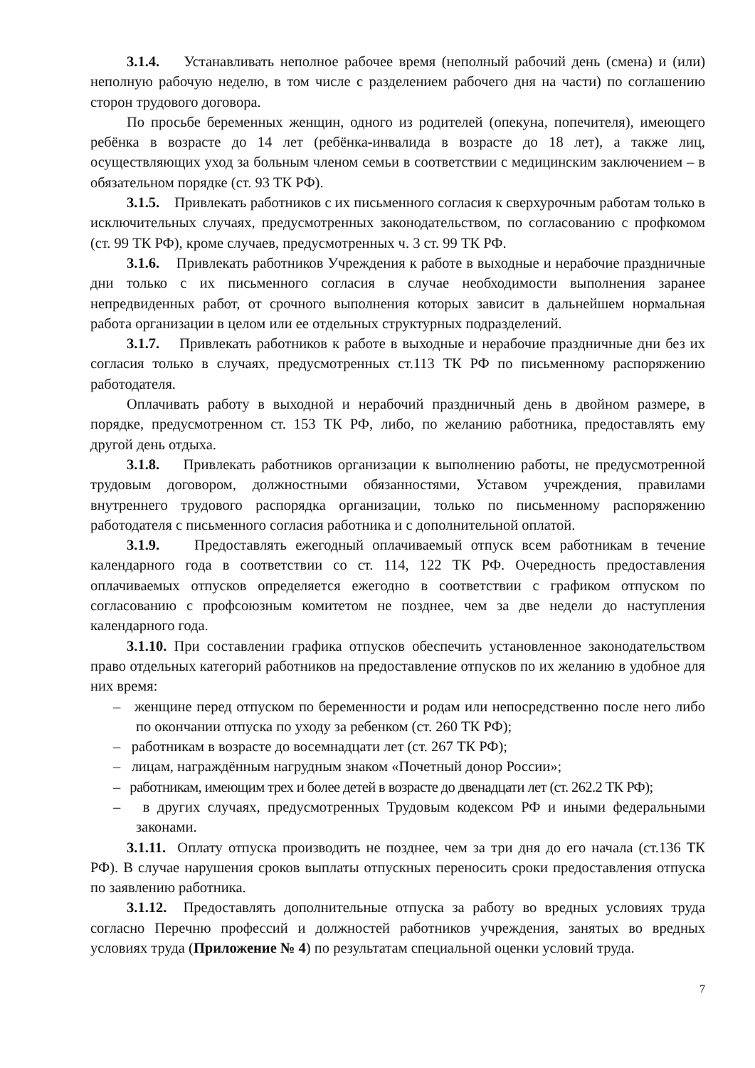3.1.4. Устанавливать неполное рабочее время (неполный рабочий день (смена) и (или) неполную рабочую неделю, в том числе с разделением рабочего дня на части) по соглашению сторон трудового договора.
По просьбе беременных женщин, одного из родителей (опекуна, попечителя), имеющего ребёнка в возрасте до 14 лет (ребёнка-инвалида в возрасте до 18 лет), а также лиц, осуществляющих уход за больным членом семьи в соответствии с медицинским заключением – в обязательном порядке (ст. 93 ТК РФ).
3.1.5. Привлекать работников с их письменного согласия к сверхурочным работам только в исключительных случаях, предусмотренных законодательством, по согласованию с профкомом (ст. 99 ТК РФ), кроме случаев, предусмотренных ч. 3 ст. 99 ТК РФ.
3.1.6. Привлекать работников Учреждения к работе в выходные и нерабочие праздничные дни только с их письменного согласия в случае необходимости выполнения заранее непредвиденных работ, от срочного выполнения которых зависит в дальнейшем нормальная работа организации в целом или ее отдельных структурных подразделений.
3.1.7. Привлекать работников к работе в выходные и нерабочие праздничные дни без их согласия только в случаях, предусмотренных ст.113 ТК РФ по письменному распоряжению работодателя.
Оплачивать работу в выходной и нерабочий праздничный день в двойном размере, в порядке, предусмотренном ст. 153 ТК РФ, либо, по желанию работника, предоставлять ему другой день отдыха.
3.1.8. Привлекать работников организации к выполнению работы, не предусмотренной трудовым договором, должностными обязанностями, Уставом учреждения, правилами внутреннего трудового распорядка организации, только по письменному распоряжению работодателя с письменного согласия работника и с дополнительной оплатой.
3.1.9. Предоставлять ежегодный оплачиваемый отпуск всем работникам в течение календарного года в соответствии со ст. 114, 122 ТК РФ. Очередность предоставления оплачиваемых отпусков определяется ежегодно в соответствии с графиком отпуском по согласованию с профсоюзным комитетом не позднее, чем за две недели до наступления календарного года.
3.1.10. При составлении графика отпусков обеспечить установленное законодательством право отдельных категорий работников на предоставление отпусков по их желанию в удобное для них время:
– женщине перед отпуском по беременности и родам или непосредственно после него либо по окончании отпуска по уходу за ребенком (ст. 260 ТК РФ);
– работникам в возрасте до восемнадцати лет (ст. 267 ТК РФ);
– лицам, награждённым нагрудным знаком «Почетный донор России»;
– работникам, имеющим трех и более детей в возрасте до двенадцати лет (ст. 262.2 ТК РФ);
– в других случаях, предусмотренных Трудовым кодексом РФ и иными федеральными законами.
3.1.11. Оплату отпуска производить не позднее, чем за три дня до его начала (ст.136 ТК РФ). В случае нарушения сроков выплаты отпускных переносить сроки предоставления отпуска по заявлению работника.
3.1.12. Предоставлять дополнительные отпуска за работу во вредных условиях труда согласно Перечню профессий и должностей работников учреждения, занятых во вредных условиях труда (Приложение № 4) по результатам специальной оценки условий труда.
7